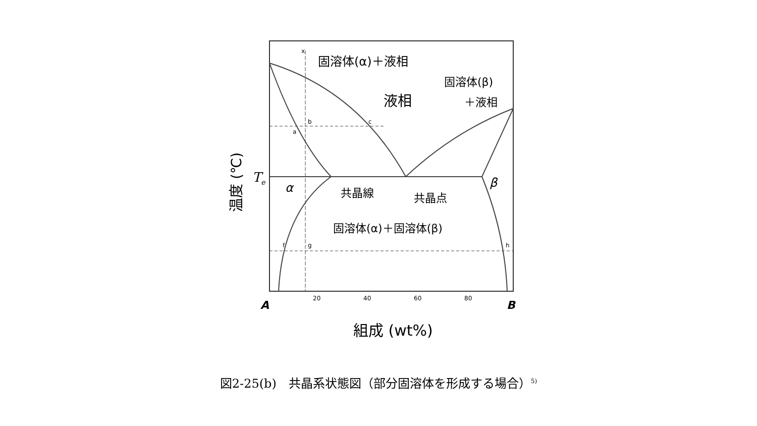固溶体(α)＋液相
液相
固溶体(β)
＋液相
Te
α
共晶線
共晶点
β
固溶体(α)＋固溶体(β)
x
b
c
a
f
g
h
20
40
60
80
A
B
組成 (wt%)
温度 (℃)
図2-25(b)　共晶系状態図（部分固溶体を形成する場合）<sup>5)</sup>